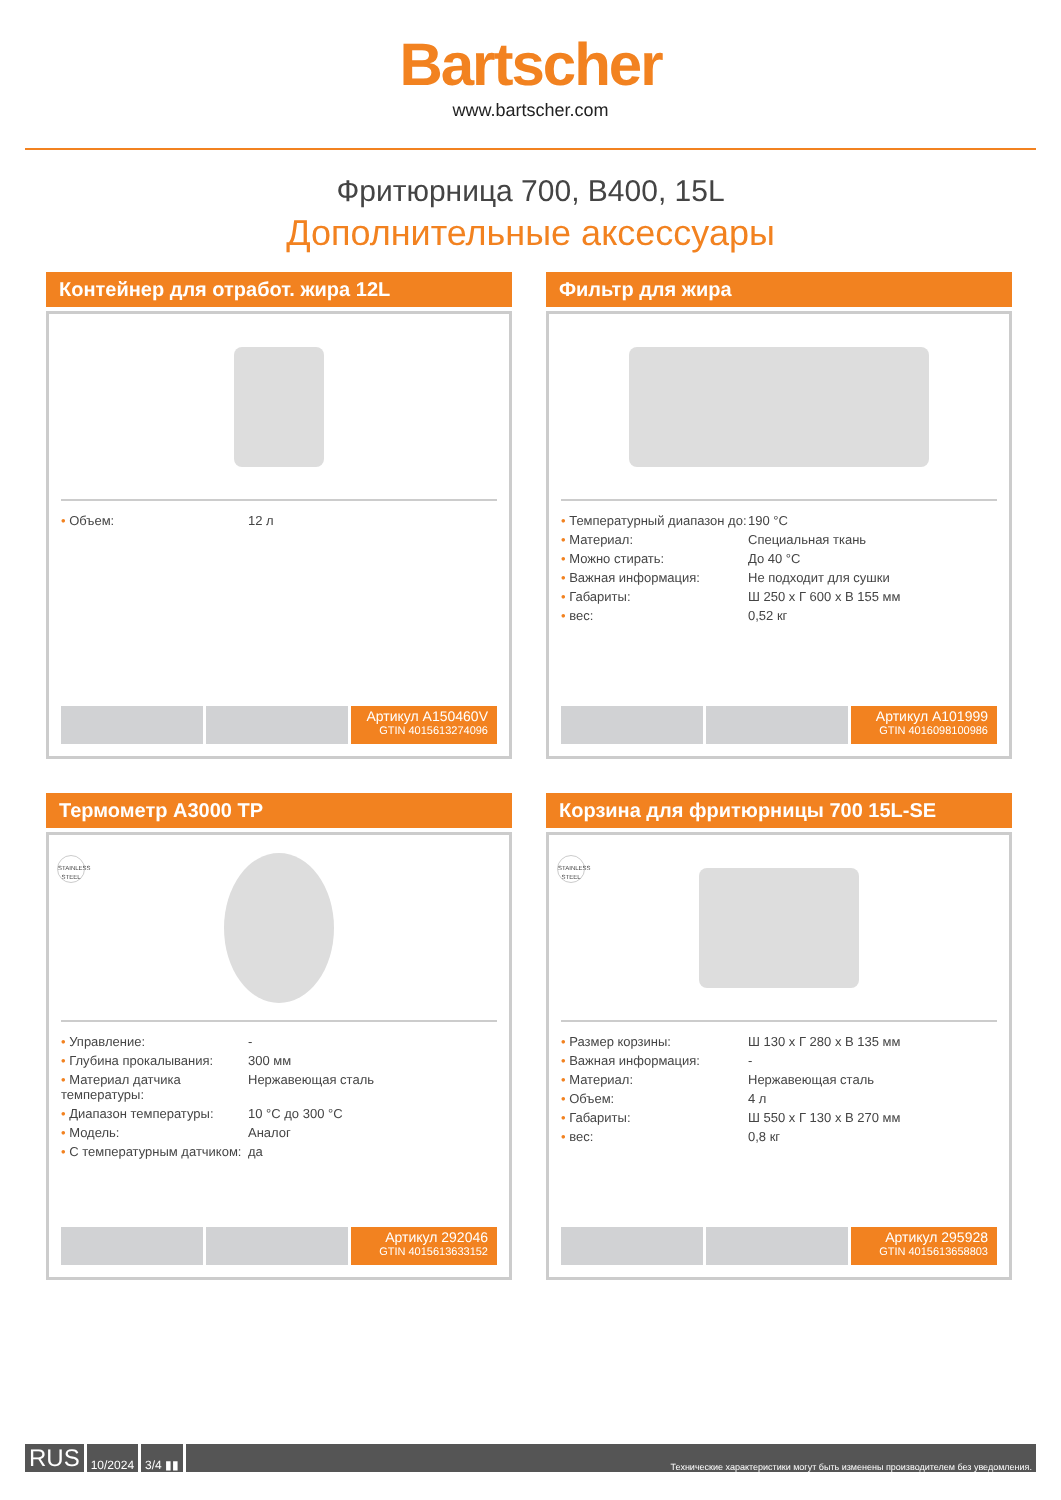Bartscher
www.bartscher.com
Фритюрница 700, B400, 15L
Дополнительные аксессуары
Контейнер для отработ. жира 12L
| • Объем: | 12 л |
Артикул A150460V
GTIN 4015613274096
Фильтр для жира
| • Температурный диапазон до: | 190 °C |
| • Материал: | Специальная ткань |
| • Можно стирать: | До 40 °C |
| • Важная информация: | Не подходит для сушки |
| • Габариты: | Ш 250 x Г 600 x В 155 мм |
| • вес: | 0,52 кг |
Артикул A101999
GTIN 4016098100986
Термометр A3000 TP
STAINLESS STEEL
| • Управление: | - |
| • Глубина прокалывания: | 300 мм |
| • Материал датчика температуры: | Нержавеющая сталь |
| • Диапазон температуры: | 10 °C до 300 °C |
| • Модель: | Аналог |
| • С температурным датчиком: | да |
Артикул 292046
GTIN 4015613633152
Корзина для фритюрницы 700 15L-SE
STAINLESS STEEL
| • Размер корзины: | Ш 130 x Г 280 x В 135 мм |
| • Важная информация: | - |
| • Материал: | Нержавеющая сталь |
| • Объем: | 4 л |
| • Габариты: | Ш 550 x Г 130 x В 270 мм |
| • вес: | 0,8 кг |
Артикул 295928
GTIN 4015613658803
RUS
10/2024 3/4 ▮▮
Технические характеристики могут быть изменены производителем без уведомления.